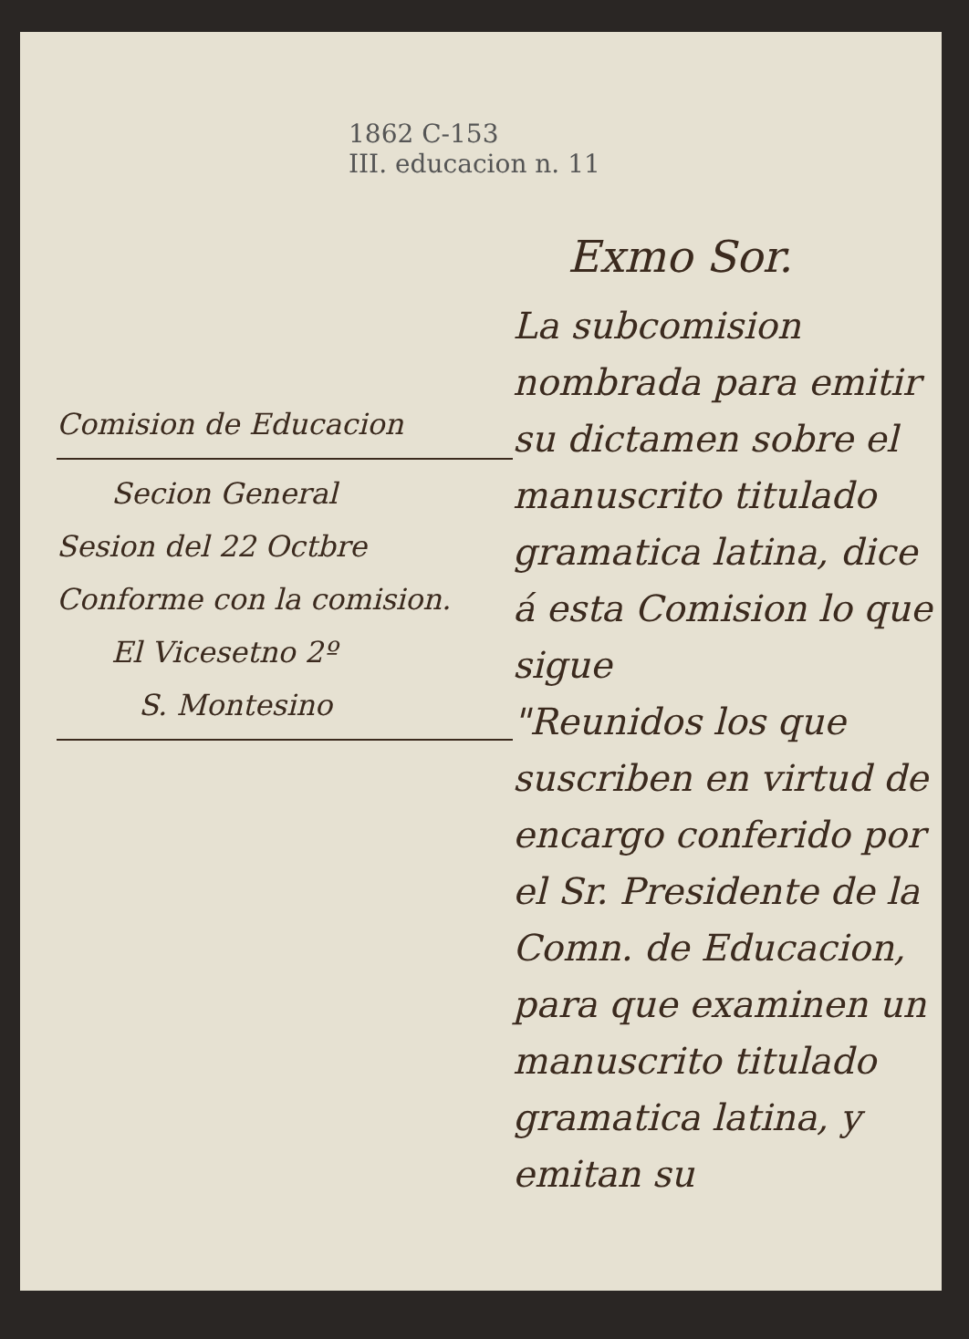1862 C-153
III. educacion n. 11
Comision de Educacion
Secion General
Sesion del 22 Octbre
Conforme con la comision.
El Vicesetno 2º
S. Montesino
Exmo Sor.
La subcomision nombrada para emitir su dictamen sobre el manuscrito titulado gramatica latina, dice á esta Comision lo que sigue
"Reunidos los que suscriben en virtud de encargo conferido por el Sr. Presidente de la Comn. de Educacion, para que examinen un manuscrito titulado gramatica latina, y emitan su